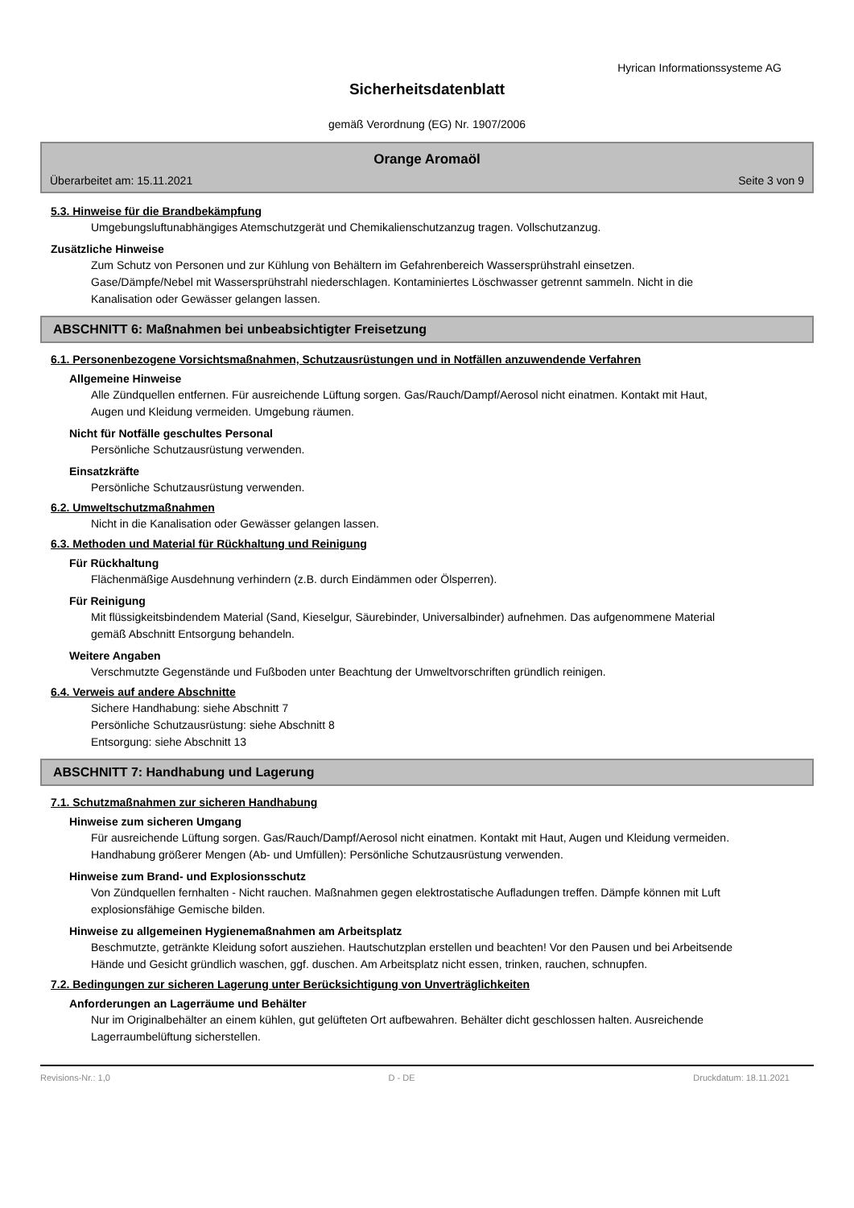Hyrican Informationssysteme AG
Sicherheitsdatenblatt
gemäß Verordnung (EG) Nr. 1907/2006
Orange Aromaöl
Überarbeitet am: 15.11.2021 Seite 3 von 9
5.3. Hinweise für die Brandbekämpfung
Umgebungsluftunabhängiges Atemschutzgerät und Chemikalienschutzanzug tragen. Vollschutzanzug.
Zusätzliche Hinweise
Zum Schutz von Personen und zur Kühlung von Behältern im Gefahrenbereich Wassersprühstrahl einsetzen. Gase/Dämpfe/Nebel mit Wassersprühstrahl niederschlagen. Kontaminiertes Löschwasser getrennt sammeln. Nicht in die Kanalisation oder Gewässer gelangen lassen.
ABSCHNITT 6: Maßnahmen bei unbeabsichtigter Freisetzung
6.1. Personenbezogene Vorsichtsmaßnahmen, Schutzausrüstungen und in Notfällen anzuwendende Verfahren
Allgemeine Hinweise
Alle Zündquellen entfernen. Für ausreichende Lüftung sorgen. Gas/Rauch/Dampf/Aerosol nicht einatmen. Kontakt mit Haut, Augen und Kleidung vermeiden. Umgebung räumen.
Nicht für Notfälle geschultes Personal
Persönliche Schutzausrüstung verwenden.
Einsatzkräfte
Persönliche Schutzausrüstung verwenden.
6.2. Umweltschutzmaßnahmen
Nicht in die Kanalisation oder Gewässer gelangen lassen.
6.3. Methoden und Material für Rückhaltung und Reinigung
Für Rückhaltung
Flächenmäßige Ausdehnung verhindern (z.B. durch Eindämmen oder Ölsperren).
Für Reinigung
Mit flüssigkeitsbindendem Material (Sand, Kieselgur, Säurebinder, Universalbinder) aufnehmen. Das aufgenommene Material gemäß Abschnitt Entsorgung behandeln.
Weitere Angaben
Verschmutzte Gegenstände und Fußboden unter Beachtung der Umweltvorschriften gründlich reinigen.
6.4. Verweis auf andere Abschnitte
Sichere Handhabung: siehe Abschnitt 7
Persönliche Schutzausrüstung: siehe Abschnitt 8
Entsorgung: siehe Abschnitt 13
ABSCHNITT 7: Handhabung und Lagerung
7.1. Schutzmaßnahmen zur sicheren Handhabung
Hinweise zum sicheren Umgang
Für ausreichende Lüftung sorgen. Gas/Rauch/Dampf/Aerosol nicht einatmen. Kontakt mit Haut, Augen und Kleidung vermeiden.
Handhabung größerer Mengen (Ab- und Umfüllen): Persönliche Schutzausrüstung verwenden.
Hinweise zum Brand- und Explosionsschutz
Von Zündquellen fernhalten - Nicht rauchen. Maßnahmen gegen elektrostatische Aufladungen treffen. Dämpfe können mit Luft explosionsfähige Gemische bilden.
Hinweise zu allgemeinen Hygienemaßnahmen am Arbeitsplatz
Beschmutzte, getränkte Kleidung sofort ausziehen. Hautschutzplan erstellen und beachten! Vor den Pausen und bei Arbeitsende Hände und Gesicht gründlich waschen, ggf. duschen. Am Arbeitsplatz nicht essen, trinken, rauchen, schnupfen.
7.2. Bedingungen zur sicheren Lagerung unter Berücksichtigung von Unverträglichkeiten
Anforderungen an Lagerräume und Behälter
Nur im Originalbehälter an einem kühlen, gut gelüfteten Ort aufbewahren. Behälter dicht geschlossen halten. Ausreichende Lagerraumbelüftung sicherstellen.
Revisions-Nr.: 1,0 D - DE Druckdatum: 18.11.2021